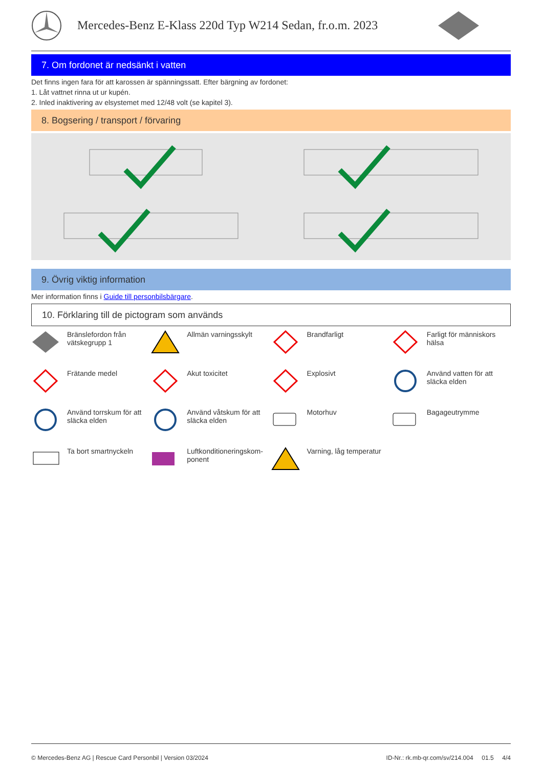Mercedes-Benz E-Klass 220d Typ W214 Sedan, fr.o.m. 2023
7. Om fordonet är nedsänkt i vatten
Det finns ingen fara för att karossen är spänningssatt. Efter bärgning av fordonet:
1. Låt vattnet rinna ut ur kupén.
2. Inled inaktivering av elsystemet med 12/48 volt (se kapitel 3).
8. Bogsering / transport / förvaring
9. Övrig viktig information
Mer information finns i Guide till personbilsbärgare.
10. Förklaring till de pictogram som används
Bränslefordon från vätskegrupp 1
Allmän varningsskylt
Brandfarligt
Farligt för människors hälsa
Frätande medel
Akut toxicitet
Explosivt
Använd vatten för att släcka elden
Använd torrskum för att släcka elden
Använd våtskum för att släcka elden
Motorhuv
Bagageutrymme
Ta bort smartnyckeln
Luftkonditioneringskom-ponent
Varning, låg temperatur
© Mercedes-Benz AG | Rescue Card Personbil | Version 03/2024 ID-Nr.: rk.mb-qr.com/sv/214.004 01.5 4/4